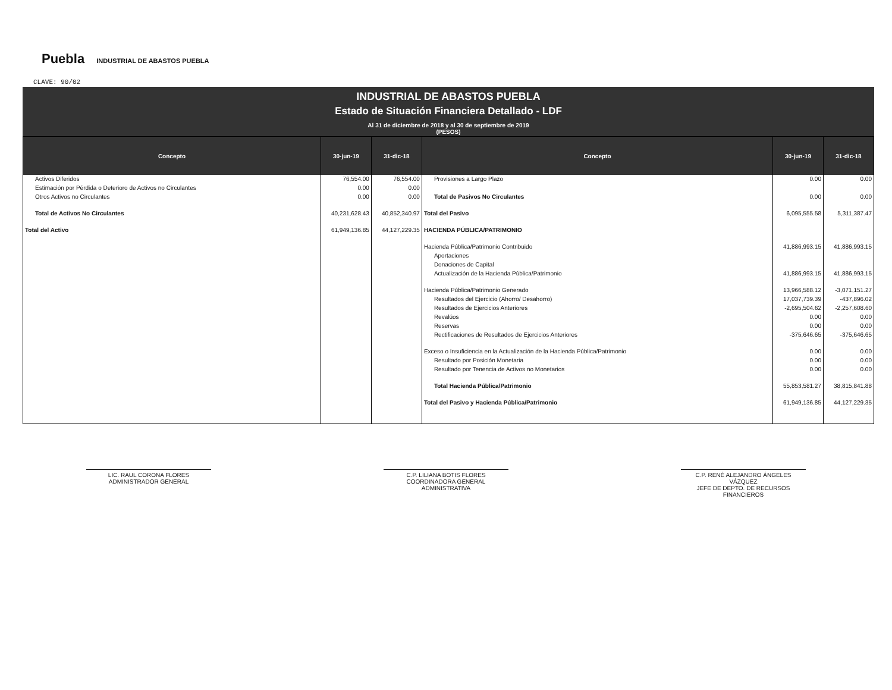Puebla INDUSTRIAL DE ABASTOS PUEBLA
CLAVE: 90/02
INDUSTRIAL DE ABASTOS PUEBLA
Estado de Situación Financiera Detallado - LDF
Al 31 de diciembre de 2018 y al 30 de septiembre de 2019
(PESOS)
| Concepto | 30-jun-19 | 31-dic-18 | Concepto | 30-jun-19 | 31-dic-18 |
| --- | --- | --- | --- | --- | --- |
| Activos Diferidos | 76,554.00 | 76,554.00 | Provisiones a Largo Plazo | 0.00 | 0.00 |
| Estimación por Pérdida o Deterioro de Activos no Circulantes | 0.00 | 0.00 | | | |
| Otros Activos no Circulantes | 0.00 | 0.00 | Total de Pasivos No Circulantes | 0.00 | 0.00 |
| Total de Activos No Circulantes | 40,231,628.43 | 40,852,340.97 | Total del Pasivo | 6,095,555.58 | 5,311,387.47 |
| Total del Activo | 61,949,136.85 | 44,127,229.35 | HACIENDA PÚBLICA/PATRIMONIO | | |
| | | | Hacienda Pública/Patrimonio Contribuido | 41,886,993.15 | 41,886,993.15 |
| | | | Aportaciones | | |
| | | | Donaciones de Capital | | |
| | | | Actualización de la Hacienda Pública/Patrimonio | 41,886,993.15 | 41,886,993.15 |
| | | | Hacienda Pública/Patrimonio Generado | 13,966,588.12 | -3,071,151.27 |
| | | | Resultados del Ejercicio (Ahorro/ Desahorro) | 17,037,739.39 | -437,896.02 |
| | | | Resultados de Ejercicios Anteriores | -2,695,504.62 | -2,257,608.60 |
| | | | Revalúos | 0.00 | 0.00 |
| | | | Reservas | 0.00 | 0.00 |
| | | | Rectificaciones de Resultados de Ejercicios Anteriores | -375,646.65 | -375,646.65 |
| | | | Exceso o Insuficiencia en la Actualización de la Hacienda Pública/Patrimonio | 0.00 | 0.00 |
| | | | Resultado por Posición Monetaria | 0.00 | 0.00 |
| | | | Resultado por Tenencia de Activos no Monetarios | 0.00 | 0.00 |
| | | | Total Hacienda Pública/Patrimonio | 55,853,581.27 | 38,815,841.88 |
| | | | Total del Pasivo y Hacienda Pública/Patrimonio | 61,949,136.85 | 44,127,229.35 |
LIC. RAUL CORONA FLORES
ADMINISTRADOR GENERAL
C.P. LILIANA BOTIS FLORES
COORDINADORA GENERAL ADMINISTRATIVA
C.P. RENÉ ALEJANDRO ÁNGELES VÁZQUEZ
JEFE DE DEPTO. DE RECURSOS FINANCIEROS